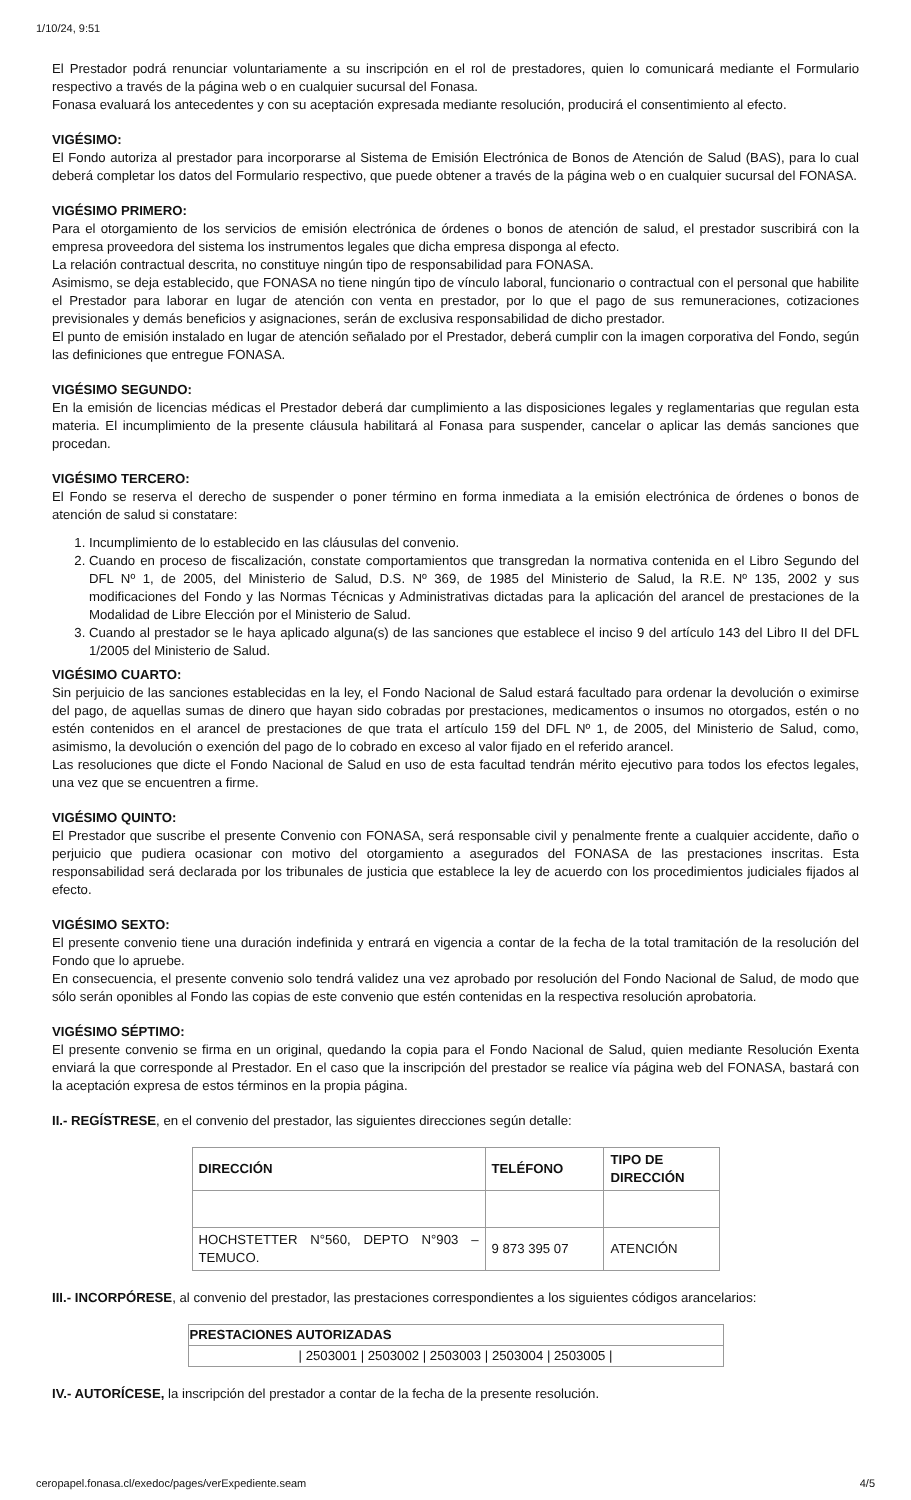1/10/24, 9:51
El Prestador podrá renunciar voluntariamente a su inscripción en el rol de prestadores, quien lo comunicará mediante el Formulario respectivo a través de la página web o en cualquier sucursal del Fonasa.
Fonasa evaluará los antecedentes y con su aceptación expresada mediante resolución, producirá el consentimiento al efecto.
VIGÉSIMO:
El Fondo autoriza al prestador para incorporarse al Sistema de Emisión Electrónica de Bonos de Atención de Salud (BAS), para lo cual deberá completar los datos del Formulario respectivo, que puede obtener a través de la página web o en cualquier sucursal del FONASA.
VIGÉSIMO PRIMERO:
Para el otorgamiento de los servicios de emisión electrónica de órdenes o bonos de atención de salud, el prestador suscribirá con la empresa proveedora del sistema los instrumentos legales que dicha empresa disponga al efecto.
La relación contractual descrita, no constituye ningún tipo de responsabilidad para FONASA.
Asimismo, se deja establecido, que FONASA no tiene ningún tipo de vínculo laboral, funcionario o contractual con el personal que habilite el Prestador para laborar en lugar de atención con venta en prestador, por lo que el pago de sus remuneraciones, cotizaciones previsionales y demás beneficios y asignaciones, serán de exclusiva responsabilidad de dicho prestador.
El punto de emisión instalado en lugar de atención señalado por el Prestador, deberá cumplir con la imagen corporativa del Fondo, según las definiciones que entregue FONASA.
VIGÉSIMO SEGUNDO:
En la emisión de licencias médicas el Prestador deberá dar cumplimiento a las disposiciones legales y reglamentarias que regulan esta materia. El incumplimiento de la presente cláusula habilitará al Fonasa para suspender, cancelar o aplicar las demás sanciones que procedan.
VIGÉSIMO TERCERO:
El Fondo se reserva el derecho de suspender o poner término en forma inmediata a la emisión electrónica de órdenes o bonos de atención de salud si constatare:
1. Incumplimiento de lo establecido en las cláusulas del convenio.
2. Cuando en proceso de fiscalización, constate comportamientos que transgredan la normativa contenida en el Libro Segundo del DFL Nº 1, de 2005, del Ministerio de Salud, D.S. Nº 369, de 1985 del Ministerio de Salud, la R.E. Nº 135, 2002 y sus modificaciones del Fondo y las Normas Técnicas y Administrativas dictadas para la aplicación del arancel de prestaciones de la Modalidad de Libre Elección por el Ministerio de Salud.
3. Cuando al prestador se le haya aplicado alguna(s) de las sanciones que establece el inciso 9 del artículo 143 del Libro II del DFL 1/2005 del Ministerio de Salud.
VIGÉSIMO CUARTO:
Sin perjuicio de las sanciones establecidas en la ley, el Fondo Nacional de Salud estará facultado para ordenar la devolución o eximirse del pago, de aquellas sumas de dinero que hayan sido cobradas por prestaciones, medicamentos o insumos no otorgados, estén o no estén contenidos en el arancel de prestaciones de que trata el artículo 159 del DFL Nº 1, de 2005, del Ministerio de Salud, como, asimismo, la devolución o exención del pago de lo cobrado en exceso al valor fijado en el referido arancel.
Las resoluciones que dicte el Fondo Nacional de Salud en uso de esta facultad tendrán mérito ejecutivo para todos los efectos legales, una vez que se encuentren a firme.
VIGÉSIMO QUINTO:
El Prestador que suscribe el presente Convenio con FONASA, será responsable civil y penalmente frente a cualquier accidente, daño o perjuicio que pudiera ocasionar con motivo del otorgamiento a asegurados del FONASA de las prestaciones inscritas. Esta responsabilidad será declarada por los tribunales de justicia que establece la ley de acuerdo con los procedimientos judiciales fijados al efecto.
VIGÉSIMO SEXTO:
El presente convenio tiene una duración indefinida y entrará en vigencia a contar de la fecha de la total tramitación de la resolución del Fondo que lo apruebe.
En consecuencia, el presente convenio solo tendrá validez una vez aprobado por resolución del Fondo Nacional de Salud, de modo que sólo serán oponibles al Fondo las copias de este convenio que estén contenidas en la respectiva resolución aprobatoria.
VIGÉSIMO SÉPTIMO:
El presente convenio se firma en un original, quedando la copia para el Fondo Nacional de Salud, quien mediante Resolución Exenta enviará la que corresponde al Prestador. En el caso que la inscripción del prestador se realice vía página web del FONASA, bastará con la aceptación expresa de estos términos en la propia página.
II.- REGÍSTRESE, en el convenio del prestador, las siguientes direcciones según detalle:
| DIRECCIÓN | TELÉFONO | TIPO DE DIRECCIÓN |
| --- | --- | --- |
| HOCHSTETTER N°560, DEPTO N°903 – TEMUCO. | 9 873 395 07 | ATENCIÓN |
III.- INCORPÓRESE, al convenio del prestador, las prestaciones correspondientes a los siguientes códigos arancelarios:
| PRESTACIONES AUTORIZADAS |
| --- |
| / 2503001 / 2503002 / 2503003 / 2503004 / 2503005 / |
IV.- AUTORÍCESE, la inscripción del prestador a contar de la fecha de la presente resolución.
ceropapel.fonasa.cl/exedoc/pages/verExpediente.seam 4/5